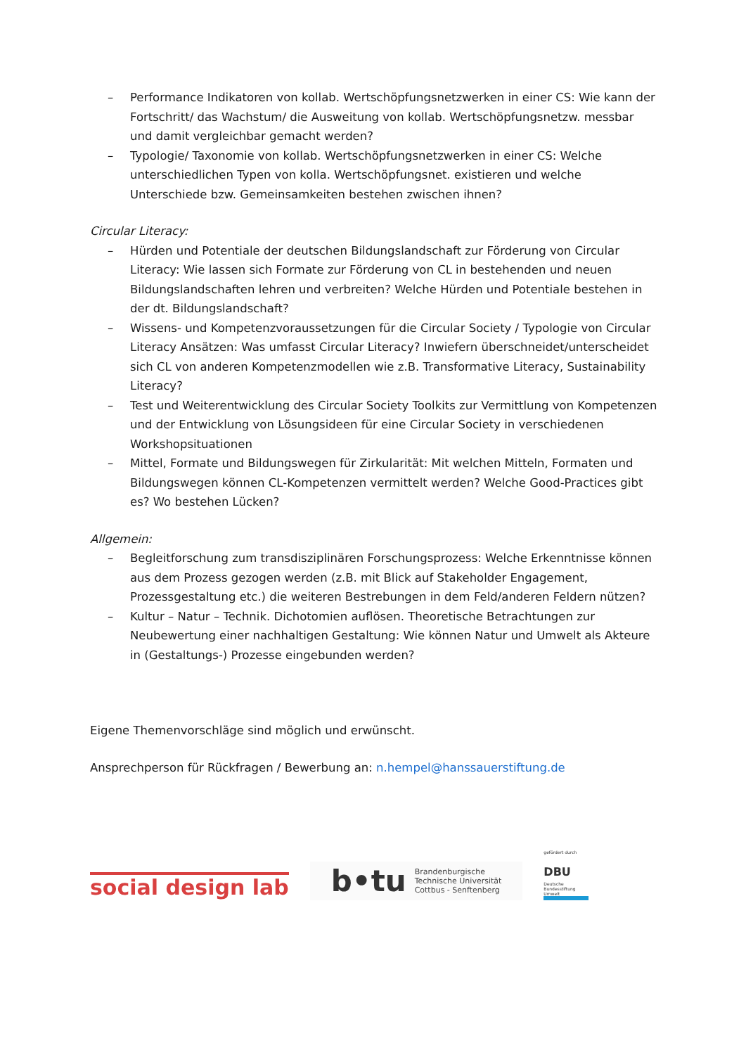– Performance Indikatoren von kollab. Wertschöpfungsnetzwerken in einer CS: Wie kann der Fortschritt/ das Wachstum/ die Ausweitung von kollab. Wertschöpfungsnetzw. messbar und damit vergleichbar gemacht werden?
– Typologie/ Taxonomie von kollab. Wertschöpfungsnetzwerken in einer CS: Welche unterschiedlichen Typen von kolla. Wertschöpfungsnet. existieren und welche Unterschiede bzw. Gemeinsamkeiten bestehen zwischen ihnen?
Circular Literacy:
– Hürden und Potentiale der deutschen Bildungslandschaft zur Förderung von Circular Literacy: Wie lassen sich Formate zur Förderung von CL in bestehenden und neuen Bildungslandschaften lehren und verbreiten? Welche Hürden und Potentiale bestehen in der dt. Bildungslandschaft?
– Wissens- und Kompetenzvoraussetzungen für die Circular Society / Typologie von Circular Literacy Ansätzen: Was umfasst Circular Literacy? Inwiefern überschneidet/unterscheidet sich CL von anderen Kompetenzmodellen wie z.B. Transformative Literacy, Sustainability Literacy?
– Test und Weiterentwicklung des Circular Society Toolkits zur Vermittlung von Kompetenzen und der Entwicklung von Lösungsideen für eine Circular Society in verschiedenen Workshopsituationen
– Mittel, Formate und Bildungswegen für Zirkularität: Mit welchen Mitteln, Formaten und Bildungswegen können CL-Kompetenzen vermittelt werden? Welche Good-Practices gibt es? Wo bestehen Lücken?
Allgemein:
– Begleitforschung zum transdisziplinären Forschungsprozess: Welche Erkenntnisse können aus dem Prozess gezogen werden (z.B. mit Blick auf Stakeholder Engagement, Prozessgestaltung etc.) die weiteren Bestrebungen in dem Feld/anderen Feldern nützen?
– Kultur – Natur – Technik. Dichotomien auflösen. Theoretische Betrachtungen zur Neubewertung einer nachhaltigen Gestaltung: Wie können Natur und Umwelt als Akteure in (Gestaltungs-) Prozesse eingebunden werden?
Eigene Themenvorschläge sind möglich und erwünscht.
Ansprechperson für Rückfragen / Bewerbung an: n.hempel@hanssauerstiftung.de
social design lab
b•tu Brandenburgische
Technische Universität
Cottbus - Senftenberg
gefördert durch
DBU
Deutsche Bundesstiftung Umwelt